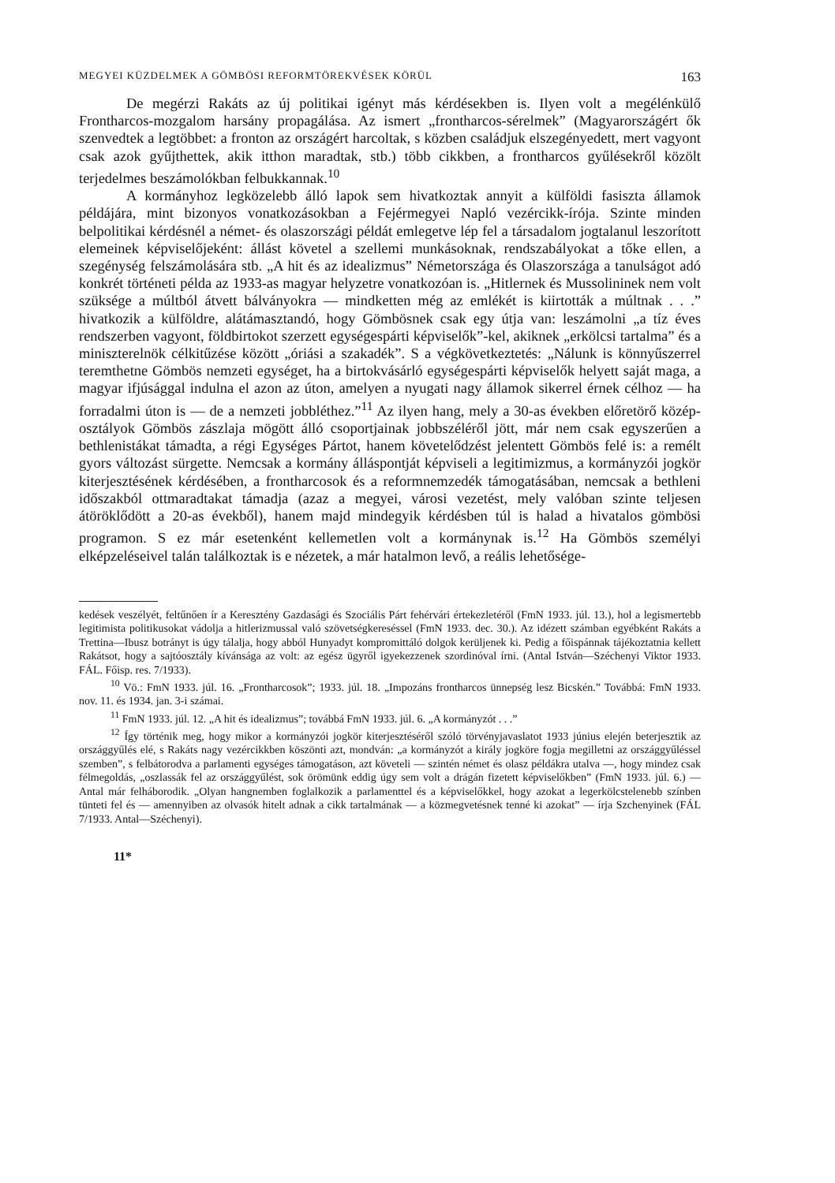MEGYEI KÜZDELMEK A GÖMBÖSI REFORMTÖREKVÉSEK KÖRÜL 163
De megérzi Rakáts az új politikai igényt más kérdésekben is. Ilyen volt a megélénkülő Frontharcos-mozgalom harsány propagálása. Az ismert „front­harcos-sérelmek” (Magyarországért ők szenvedtek a legtöbbet: a fronton az országért harcoltak, s közben családjuk elszegényedett, mert vagyont csak azok gyűjthettek, akik itthon maradtak, stb.) több cikkben, a frontharcos gyűlésekről közölt terjedelmes beszámolókban felbukkannak.<sup>10</sup>
A kormányhoz legközelebb álló lapok sem hivatkoztak annyit a külföldi fasiszta államok példájára, mint bizonyos vonatkozásokban a Fejérmegyei Napló vezércikk-írója. Szinte minden belpolitikai kérdésnél a német- és olaszországi példát emlegetve lép fel a társadalom jogtalanul leszorított elemei­nek képviselőjeként: állást követel a szellemi munkásoknak, rendszabályokat a tőke ellen, a szegénység felszámolására stb. „A hit és az idealizmus” Német­országa és Olaszországa a tanulságot adó konkrét történeti példa az 1933-as magyar helyzetre vonatkozóan is. „Hitlernek és Mussolininek nem volt szüksége a múltból átvett bálványokra — mindketten még az emlékét is kiirtották a múltnak . . .” hivatkozik a külföldre, alátámasztandó, hogy Gömbösnek csak egy útja van: leszámolni „a tíz éves rendszerben vagyont, földbirtokot szerzett egységespárti képviselők”-kel, akiknek „erkölcsi tartalma” és a miniszterelnök célkitűzése között „óriási a szakadék”. S a végkövetkeztetés: „Nálunk is könnyű­szerrel teremthetne Gömbös nemzeti egységet, ha a birtokvásárló egységespárti képviselők helyett saját maga, a magyar ifjúsággal indulna el azon az úton, amelyen a nyugati nagy államok sikerrel érnek célhoz — ha forradalmi úton is — de a nemzeti jobbléthez.”<sup>11</sup> Az ilyen hang, mely a 30-as években előretörő közép­osztályok Gömbös zászlaja mögött álló csoportjainak jobbszéléről jött, már nem csak egyszerűen a bethlenistákat támadta, a régi Egységes Pártot, hanem köve­telődzést jelentett Gömbös felé is: a remélt gyors változást sürgette. Nemcsak a kormány álláspontját képviseli a legitimizmus, a kormányzói jogkör kiterjesz­tésének kérdésében, a frontharcosok és a reformnemzedék támogatásában, nemcsak a bethleni időszakból ottmaradtakat támadja (azaz a megyei, városi vezetést, mely valóban szinte teljesen átöröklődött a 20-as évekből), hanem majd mindegyik kérdésben túl is halad a hivatalos gömbösi programon. S ez már esetenként kellemetlen volt a kormánynak is.<sup>12</sup> Ha Gömbös személyi elképzeléseivel talán találkoztak is e nézetek, a már hatalmon levő, a reális lehetősége-
kedések veszélyét, feltűnően ír a Keresztény Gazdasági és Szociális Párt fehérvári értekezletéről (FmN 1933. júl. 13.), hol a legismertebb legitimista politikusokat vádolja a hitlerizmussal való szövetségkereséssel (FmN 1933. dec. 30.). Az idézett számban egyébként Rakáts a Trettina—Ibusz botrányt is úgy tálalja, hogy abból Hunyadyt kompromittáló dolgok kerüljenek ki. Pedig a főispánnak tájékoztatnia kellett Rakátsot, hogy a sajtóosztály kívánsága az volt: az egész ügy­ről igyekezzenek szordinóval írni. (Antal István—Széchenyi Viktor 1933. FÁL. Főisp. res. 7/1933).
<sup>10</sup> Vö.: FmN 1933. júl. 16. „Frontharcosok”; 1933. júl. 18. „Impozáns frontharcos ünnep­ség lesz Bicskén.” Továbbá: FmN 1933. nov. 11. és 1934. jan. 3-i számai.
<sup>11</sup> FmN 1933. júl. 12. „A hit és idealizmus”; továbbá FmN 1933. júl. 6. „A kormányzót . . .”
<sup>12</sup> Így történik meg, hogy mikor a kormányzói jogkör kiterjesztéséről szóló törvényjavas­latot 1933 június elején beterjesztik az országgyűlés elé, s Rakáts nagy vezércikkben köszönti azt, mondván: „a kormányzót a király jogköre fogja megilletni az országgyűléssel szemben”, s felbátorodva a parlamenti egységes támogatáson, azt követeli — szintén német és olasz példákra utalva —, hogy mindez csak félmegoldás, „oszlassák fel az országgyűlést, sok örömünk eddig úgy sem volt a drágán fizetett képviselőkben” (FmN 1933. júl. 6.) — Antal már felháborodik. „Olyan hangnemben foglalkozik a parlamenttel és a képviselőkkel, hogy azokat a legerkölcs­telenebb színben tünteti fel és — amennyiben az olvasók hitelt adnak a cikk tartalmának — a közmegvetésnek tenné ki azokat” — írja Szchenyinek (FÁL 7/1933. Antal—Széchenyi).
11*